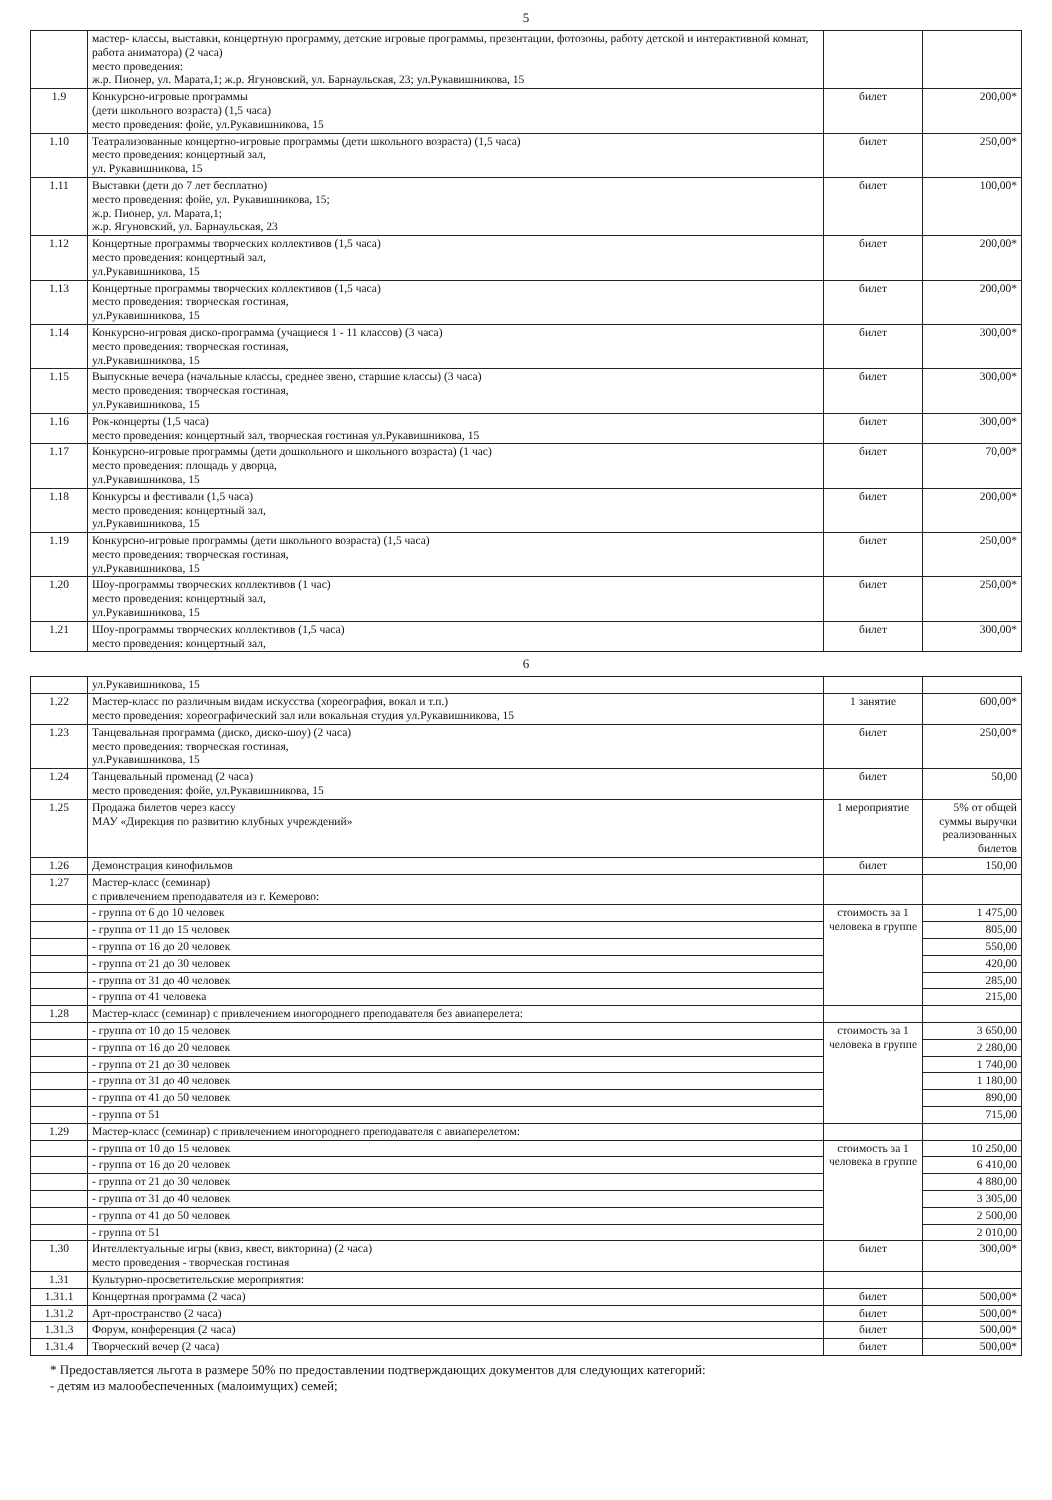5
| | мастер- классы, выставки, концертную программу, детские игровые программы, презентации, фотозоны, работу детской и интерактивной комнат, работа аниматора) (2 часа) место проведения: ж.р. Пионер, ул. Марата,1; ж.р. Ягуновский, ул. Барнаульская, 23; ул.Рукавишникова, 15 | | |
| 1.9 | Конкурсно-игровые программы (дети школьного возраста) (1,5 часа) место проведения: фойе, ул.Рукавишникова, 15 | билет | 200,00* |
| 1.10 | Театрализованные концертно-игровые программы (дети школьного возраста) (1,5 часа) место проведения: концертный зал, ул. Рукавишникова, 15 | билет | 250,00* |
| 1.11 | Выставки (дети до 7 лет бесплатно) место проведения: фойе, ул. Рукавишникова, 15; ж.р. Пионер, ул. Марата,1; ж.р. Ягуновский, ул. Барнаульская, 23 | билет | 100,00* |
| 1.12 | Концертные программы творческих коллективов (1,5 часа) место проведения: концертный зал, ул.Рукавишникова, 15 | билет | 200,00* |
| 1.13 | Концертные программы творческих коллективов (1,5 часа) место проведения: творческая гостиная, ул.Рукавишникова, 15 | билет | 200,00* |
| 1.14 | Конкурсно-игровая диско-программа (учащиеся 1 - 11 классов) (3 часа) место проведения: творческая гостиная, ул.Рукавишникова, 15 | билет | 300,00* |
| 1.15 | Выпускные вечера (начальные классы, среднее звено, старшие классы) (3 часа) место проведения: творческая гостиная, ул.Рукавишникова, 15 | билет | 300,00* |
| 1.16 | Рок-концерты (1,5 часа) место проведения: концертный зал, творческая гостиная ул.Рукавишникова, 15 | билет | 300,00* |
| 1.17 | Конкурсно-игровые программы (дети дошкольного и школьного возраста) (1 час) место проведения: площадь у дворца, ул.Рукавишникова, 15 | билет | 70,00* |
| 1.18 | Конкурсы и фестивали (1,5 часа) место проведения: концертный зал, ул.Рукавишникова, 15 | билет | 200,00* |
| 1.19 | Конкурсно-игровые программы (дети школьного возраста) (1,5 часа) место проведения: творческая гостиная, ул.Рукавишникова, 15 | билет | 250,00* |
| 1.20 | Шоу-программы творческих коллективов (1 час) место проведения: концертный зал, ул.Рукавишникова, 15 | билет | 250,00* |
| 1.21 | Шоу-программы творческих коллективов (1,5 часа) место проведения: концертный зал, | билет | 300,00* |
6
| | ул.Рукавишникова, 15 | | |
| 1.22 | Мастер-класс по различным видам искусства (хореография, вокал и т.п.) место проведения: хореографический зал или вокальная студия ул.Рукавишникова, 15 | 1 занятие | 600,00* |
| 1.23 | Танцевальная программа (диско, диско-шоу) (2 часа) место проведения: творческая гостиная, ул.Рукавишникова, 15 | билет | 250,00* |
| 1.24 | Танцевальный променад (2 часа) место проведения: фойе, ул.Рукавишникова, 15 | билет | 50,00 |
| 1.25 | Продажа билетов через кассу МАУ «Дирекция по развитию клубных учреждений» | 1 мероприятие | 5% от общей суммы выручки реализованных билетов |
| 1.26 | Демонстрация кинофильмов | билет | 150,00 |
| 1.27 | Мастер-класс (семинар) с привлечением преподавателя из г. Кемерово: | | |
| | - группа от 6 до 10 человек | стоимость за 1 человека в группе | 1 475,00 |
| | - группа от 11 до 15 человек | | 805,00 |
| | - группа от 16 до 20 человек | | 550,00 |
| | - группа от 21 до 30 человек | | 420,00 |
| | - группа от 31 до 40 человек | | 285,00 |
| | - группа от 41 человека | | 215,00 |
| 1.28 | Мастер-класс (семинар) с привлечением иногороднего преподавателя без авиаперелета: | | |
| | - группа от 10 до 15 человек | стоимость за 1 человека в группе | 3 650,00 |
| | - группа от 16 до 20 человек | | 2 280,00 |
| | - группа от 21 до 30 человек | | 1 740,00 |
| | - группа от 31 до 40 человек | | 1 180,00 |
| | - группа от 41 до 50 человек | | 890,00 |
| | - группа от 51 | | 715,00 |
| 1.29 | Мастер-класс (семинар) с привлечением иногороднего преподавателя с авиаперелетом: | | |
| | - группа от 10 до 15 человек | стоимость за 1 человека в группе | 10 250,00 |
| | - группа от 16 до 20 человек | | 6 410,00 |
| | - группа от 21 до 30 человек | | 4 880,00 |
| | - группа от 31 до 40 человек | | 3 305,00 |
| | - группа от 41 до 50 человек | | 2 500,00 |
| | - группа от 51 | | 2 010,00 |
| 1.30 | Интеллектуальные игры (квиз, квест, викторина) (2 часа) место проведения - творческая гостиная | билет | 300,00* |
| 1.31 | Культурно-просветительские мероприятия: | | |
| 1.31.1 | Концертная программа (2 часа) | билет | 500,00* |
| 1.31.2 | Арт-пространство (2 часа) | билет | 500,00* |
| 1.31.3 | Форум, конференция (2 часа) | билет | 500,00* |
| 1.31.4 | Творческий вечер (2 часа) | билет | 500,00* |
* Предоставляется льгота в размере 50% по предоставлении подтверждающих документов для следующих категорий:
- детям из малообеспеченных (малоимущих) семей;